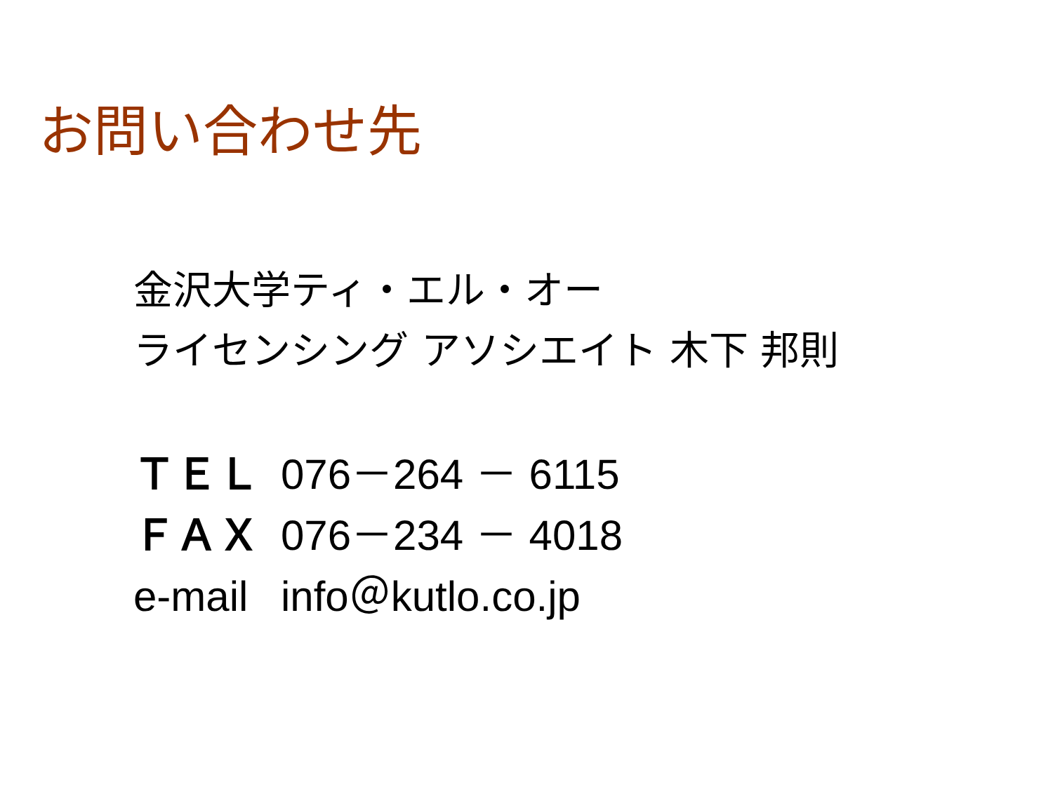お問い合わせ先
金沢大学ティ・エル・オー
ライセンシング アソシエイト 木下 邦則
ＴＥＬ 076－264 － 6115
ＦＡＸ 076－234 － 4018
e-mail info＠kutlo.co.jp